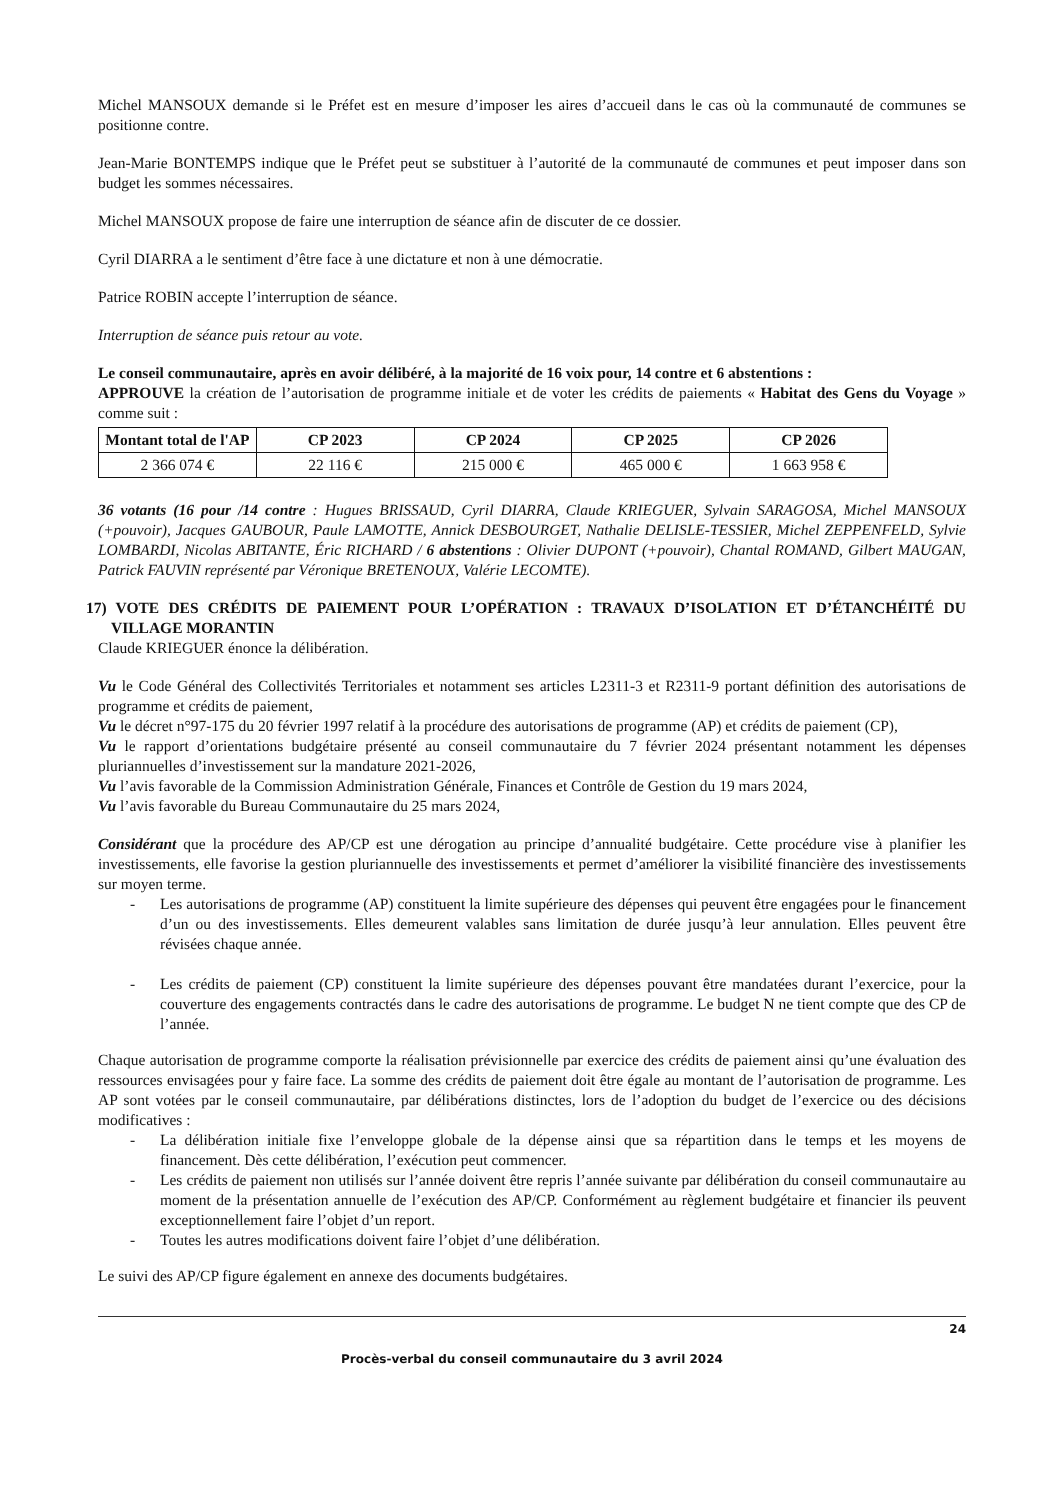Michel MANSOUX demande si le Préfet est en mesure d’imposer les aires d’accueil dans le cas où la communauté de communes se positionne contre.
Jean-Marie BONTEMPS indique que le Préfet peut se substituer à l’autorité de la communauté de communes et peut imposer dans son budget les sommes nécessaires.
Michel MANSOUX propose de faire une interruption de séance afin de discuter de ce dossier.
Cyril DIARRA a le sentiment d’être face à une dictature et non à une démocratie.
Patrice ROBIN accepte l’interruption de séance.
Interruption de séance puis retour au vote.
Le conseil communautaire, après en avoir délibéré, à la majorité de 16 voix pour, 14 contre et 6 abstentions :
APPROUVE la création de l’autorisation de programme initiale et de voter les crédits de paiements « Habitat des Gens du Voyage » comme suit :
| Montant total de l'AP | CP 2023 | CP 2024 | CP 2025 | CP 2026 |
| --- | --- | --- | --- | --- |
| 2 366 074 € | 22 116 € | 215 000 € | 465 000 € | 1 663 958 € |
36 votants (16 pour /14 contre : Hugues BRISSAUD, Cyril DIARRA, Claude KRIEGUER, Sylvain SARAGOSA, Michel MANSOUX (+pouvoir), Jacques GAUBOUR, Paule LAMOTTE, Annick DESBOURGET, Nathalie DELISLE-TESSIER, Michel ZEPPENFELD, Sylvie LOMBARDI, Nicolas ABITANTE, Éric RICHARD / 6 abstentions : Olivier DUPONT (+pouvoir), Chantal ROMAND, Gilbert MAUGAN, Patrick FAUVIN représenté par Véronique BRETENOUX, Valérie LECOMTE).
17) VOTE DES CRÉDITS DE PAIEMENT POUR L’OPÉRATION : TRAVAUX D’ISOLATION ET D’ÉTANCHÉITÉ DU VILLAGE MORANTIN
Claude KRIEGUER énonce la délibération.
Vu le Code Général des Collectivités Territoriales et notamment ses articles L2311-3 et R2311-9 portant définition des autorisations de programme et crédits de paiement,
Vu le décret n°97-175 du 20 février 1997 relatif à la procédure des autorisations de programme (AP) et crédits de paiement (CP),
Vu le rapport d’orientations budgétaire présenté au conseil communautaire du 7 février 2024 présentant notamment les dépenses pluriannuelles d’investissement sur la mandature 2021-2026,
Vu l’avis favorable de la Commission Administration Générale, Finances et Contrôle de Gestion du 19 mars 2024,
Vu l’avis favorable du Bureau Communautaire du 25 mars 2024,
Considérant que la procédure des AP/CP est une dérogation au principe d’annualité budgétaire. Cette procédure vise à planifier les investissements, elle favorise la gestion pluriannuelle des investissements et permet d’améliorer la visibilité financière des investissements sur moyen terme.
- Les autorisations de programme (AP) constituent la limite supérieure des dépenses qui peuvent être engagées pour le financement d’un ou des investissements. Elles demeurent valables sans limitation de durée jusqu’à leur annulation. Elles peuvent être révisées chaque année.
- Les crédits de paiement (CP) constituent la limite supérieure des dépenses pouvant être mandatées durant l’exercice, pour la couverture des engagements contractés dans le cadre des autorisations de programme. Le budget N ne tient compte que des CP de l’année.
Chaque autorisation de programme comporte la réalisation prévisionnelle par exercice des crédits de paiement ainsi qu’une évaluation des ressources envisagées pour y faire face. La somme des crédits de paiement doit être égale au montant de l’autorisation de programme. Les AP sont votées par le conseil communautaire, par délibérations distinctes, lors de l’adoption du budget de l’exercice ou des décisions modificatives :
- La délibération initiale fixe l’enveloppe globale de la dépense ainsi que sa répartition dans le temps et les moyens de financement. Dès cette délibération, l’exécution peut commencer.
- Les crédits de paiement non utilisés sur l’année doivent être repris l’année suivante par délibération du conseil communautaire au moment de la présentation annuelle de l’exécution des AP/CP. Conformément au règlement budgétaire et financier ils peuvent exceptionnellement faire l’objet d’un report.
- Toutes les autres modifications doivent faire l’objet d’une délibération.
Le suivi des AP/CP figure également en annexe des documents budgétaires.
24
Procès-verbal du conseil communautaire du 3 avril 2024